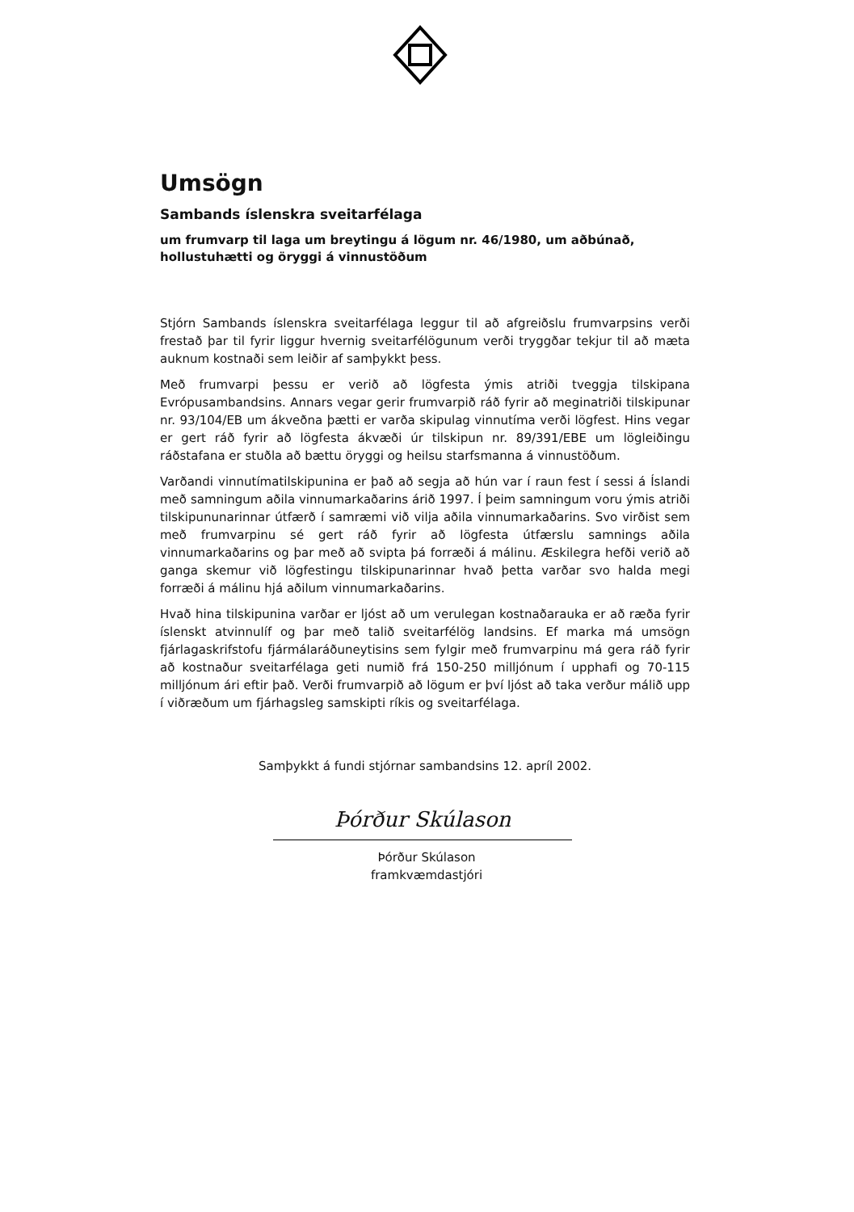Umsögn
Sambands íslenskra sveitarfélaga
um frumvarp til laga um breytingu á lögum nr. 46/1980, um aðbúnað, hollustuhætti og öryggi á vinnustöðum
Stjórn Sambands íslenskra sveitarfélaga leggur til að afgreiðslu frumvarpsins verði frestað þar til fyrir liggur hvernig sveitarfélögunum verði tryggðar tekjur til að mæta auknum kostnaði sem leiðir af samþykkt þess.
Með frumvarpi þessu er verið að lögfesta ýmis atriði tveggja tilskipana Evrópusambandsins. Annars vegar gerir frumvarpið ráð fyrir að meginatriði tilskipunar nr. 93/104/EB um ákveðna þætti er varða skipulag vinnutíma verði lögfest. Hins vegar er gert ráð fyrir að lögfesta ákvæði úr tilskipun nr. 89/391/EBE um lögleiðingu ráðstafana er stuðla að bættu öryggi og heilsu starfsmanna á vinnustöðum.
Varðandi vinnutímatilskipunina er það að segja að hún var í raun fest í sessi á Íslandi með samningum aðila vinnumarkaðarins árið 1997. Í þeim samningum voru ýmis atriði tilskipununarinnar útfærð í samræmi við vilja aðila vinnumarkaðarins. Svo virðist sem með frumvarpinu sé gert ráð fyrir að lögfesta útfærslu samnings aðila vinnumarkaðarins og þar með að svipta þá forræði á málinu. Æskilegra hefði verið að ganga skemur við lögfestingu tilskipunarinnar hvað þetta varðar svo halda megi forræði á málinu hjá aðilum vinnumarkaðarins.
Hvað hina tilskipunina varðar er ljóst að um verulegan kostnaðarauka er að ræða fyrir íslenskt atvinnulíf og þar með talið sveitarfélög landsins. Ef marka má umsögn fjárlagaskrifstofu fjármálaráðuneytisins sem fylgir með frumvarpinu má gera ráð fyrir að kostnaður sveitarfélaga geti numið frá 150-250 milljónum í upphafi og 70-115 milljónum ári eftir það. Verði frumvarpið að lögum er því ljóst að taka verður málið upp í viðræðum um fjárhagsleg samskipti ríkis og sveitarfélaga.
Samþykkt á fundi stjórnar sambandsins 12. apríl 2002.
Þórður Skúlason
Þórður Skúlason
framkvæmdastjóri